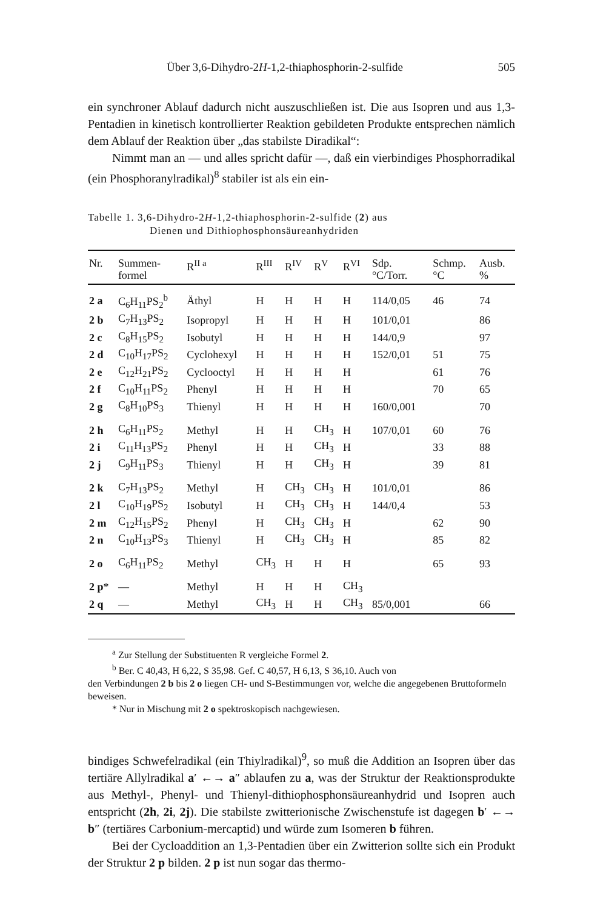Über 3,6-Dihydro-2H-1,2-thiaphosphorin-2-sulfide 505
ein synchroner Ablauf dadurch nicht auszuschließen ist. Die aus Isopren und aus 1,3-Pentadien in kinetisch kontrollierter Reaktion gebildeten Produkte entsprechen nämlich dem Ablauf der Reaktion über „das stabilste Diradikal“:
Nimmt man an — und alles spricht dafür —, daß ein vierbindiges Phosphorradikal (ein Phosphoranylradikal)<sup>8</sup> stabiler ist als ein ein-
Tabelle 1. 3,6-Dihydro-2H-1,2-thiaphosphorin-2-sulfide (2) aus
Dienen und Dithiophosphonsäureanhydriden
| Nr. | Summen- formel | R<sup>II a</sup> | R<sup>III</sup> | R<sup>IV</sup> | R<sup>V</sup> | R<sup>VI</sup> | Sdp. °C/Torr. | Schmp. °C | Ausb. % |
| --- | --- | --- | --- | --- | --- | --- | --- | --- | --- |
| 2 a | C<sub>6</sub>H<sub>11</sub>PS<sub>2</sub><sup>b</sup> | Äthyl | H | H | H | H | 114/0,05 | 46 | 74 |
| 2 b | C<sub>7</sub>H<sub>13</sub>PS<sub>2</sub> | Isopropyl | H | H | H | H | 101/0,01 | | 86 |
| 2 c | C<sub>8</sub>H<sub>15</sub>PS<sub>2</sub> | Isobutyl | H | H | H | H | 144/0,9 | | 97 |
| 2 d | C<sub>10</sub>H<sub>17</sub>PS<sub>2</sub> | Cyclohexyl | H | H | H | H | 152/0,01 | 51 | 75 |
| 2 e | C<sub>12</sub>H<sub>21</sub>PS<sub>2</sub> | Cyclooctyl | H | H | H | H | | 61 | 76 |
| 2 f | C<sub>10</sub>H<sub>11</sub>PS<sub>2</sub> | Phenyl | H | H | H | H | | 70 | 65 |
| 2 g | C<sub>8</sub>H<sub>10</sub>PS<sub>3</sub> | Thienyl | H | H | H | H | 160/0,001 | | 70 |
| 2 h | C<sub>6</sub>H<sub>11</sub>PS<sub>2</sub> | Methyl | H | H | CH<sub>3</sub> | H | 107/0,01 | 60 | 76 |
| 2 i | C<sub>11</sub>H<sub>13</sub>PS<sub>2</sub> | Phenyl | H | H | CH<sub>3</sub> | H | | 33 | 88 |
| 2 j | C<sub>9</sub>H<sub>11</sub>PS<sub>3</sub> | Thienyl | H | H | CH<sub>3</sub> | H | | 39 | 81 |
| 2 k | C<sub>7</sub>H<sub>13</sub>PS<sub>2</sub> | Methyl | H | CH<sub>3</sub> | CH<sub>3</sub> | H | 101/0,01 | | 86 |
| 2 l | C<sub>10</sub>H<sub>19</sub>PS<sub>2</sub> | Isobutyl | H | CH<sub>3</sub> | CH<sub>3</sub> | H | 144/0,4 | | 53 |
| 2 m | C<sub>12</sub>H<sub>15</sub>PS<sub>2</sub> | Phenyl | H | CH<sub>3</sub> | CH<sub>3</sub> | H | | 62 | 90 |
| 2 n | C<sub>10</sub>H<sub>13</sub>PS<sub>3</sub> | Thienyl | H | CH<sub>3</sub> | CH<sub>3</sub> | H | | 85 | 82 |
| 2 o | C<sub>6</sub>H<sub>11</sub>PS<sub>2</sub> | Methyl | CH<sub>3</sub> | H | H | H | | 65 | 93 |
| 2 p * | — | Methyl | H | H | H | CH<sub>3</sub> | | | |
| 2 q | — | Methyl | CH<sub>3</sub> | H | H | CH<sub>3</sub> | 85/0,001 | | 66 |
<sup>a</sup> Zur Stellung der Substituenten R vergleiche Formel 2.
<sup>b</sup> Ber. C 40,43, H 6,22, S 35,98. Gef. C 40,57, H 6,13, S 36,10. Auch von
den Verbindungen 2 b bis 2 o liegen CH- und S-Bestimmungen vor, welche die angegebenen Bruttoformeln beweisen.
* Nur in Mischung mit 2 o spektroskopisch nachgewiesen.
bindiges Schwefelradikal (ein Thiylradikal)<sup>9</sup>, so muß die Addition an Isopren über das tertiäre Allylradikal a′ ←→ a″ ablaufen zu a, was der Struktur der Reaktionsprodukte aus Methyl-, Phenyl- und Thienyl-dithiophosphonsäureanhydrid und Isopren auch entspricht (2h, 2i, 2j). Die stabilste zwitterionische Zwischenstufe ist dagegen b′ ←→ b″ (tertiäres Carbonium-mercaptid) und würde zum Isomeren b führen.
Bei der Cycloaddition an 1,3-Pentadien über ein Zwitterion sollte sich ein Produkt der Struktur 2 p bilden. 2 p ist nun sogar das thermo-